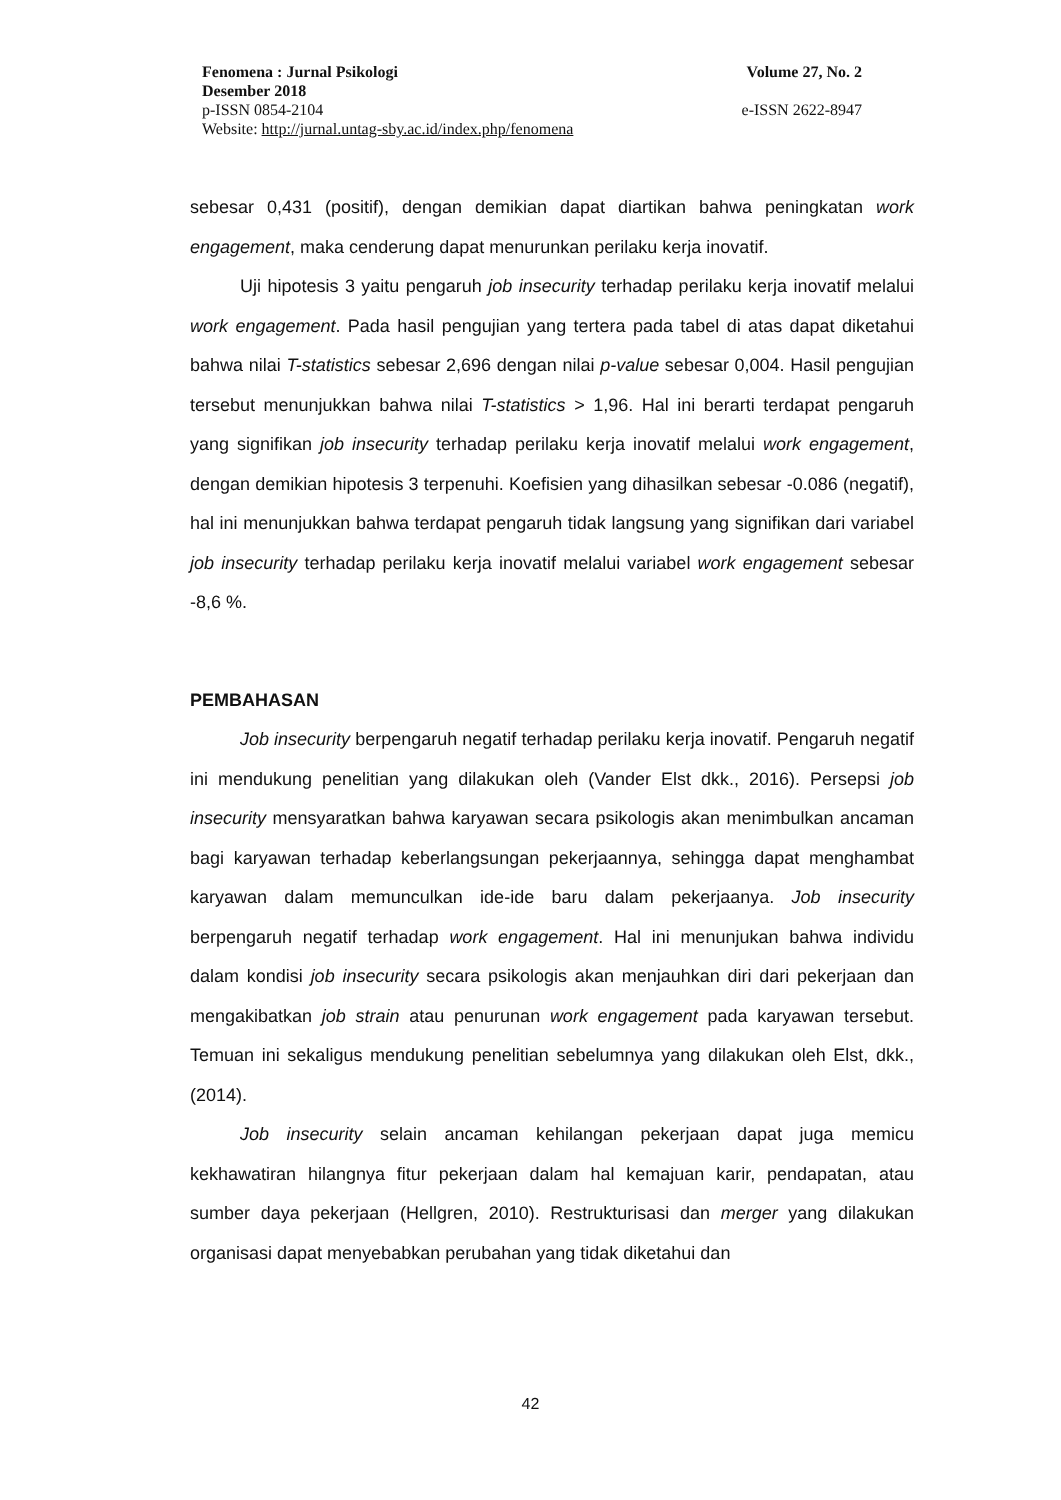Fenomena : Jurnal Psikologi Volume 27, No. 2
Desember 2018
p-ISSN 0854-2104 e-ISSN 2622-8947
Website: http://jurnal.untag-sby.ac.id/index.php/fenomena
sebesar 0,431 (positif), dengan demikian dapat diartikan bahwa peningkatan work engagement, maka cenderung dapat menurunkan perilaku kerja inovatif.
Uji hipotesis 3 yaitu pengaruh job insecurity terhadap perilaku kerja inovatif melalui work engagement. Pada hasil pengujian yang tertera pada tabel di atas dapat diketahui bahwa nilai T-statistics sebesar 2,696 dengan nilai p-value sebesar 0,004. Hasil pengujian tersebut menunjukkan bahwa nilai T-statistics > 1,96. Hal ini berarti terdapat pengaruh yang signifikan job insecurity terhadap perilaku kerja inovatif melalui work engagement, dengan demikian hipotesis 3 terpenuhi. Koefisien yang dihasilkan sebesar -0.086 (negatif), hal ini menunjukkan bahwa terdapat pengaruh tidak langsung yang signifikan dari variabel job insecurity terhadap perilaku kerja inovatif melalui variabel work engagement sebesar -8,6 %.
PEMBAHASAN
Job insecurity berpengaruh negatif terhadap perilaku kerja inovatif. Pengaruh negatif ini mendukung penelitian yang dilakukan oleh (Vander Elst dkk., 2016). Persepsi job insecurity mensyaratkan bahwa karyawan secara psikologis akan menimbulkan ancaman bagi karyawan terhadap keberlangsungan pekerjaannya, sehingga dapat menghambat karyawan dalam memunculkan ide-ide baru dalam pekerjaanya. Job insecurity berpengaruh negatif terhadap work engagement. Hal ini menunjukan bahwa individu dalam kondisi job insecurity secara psikologis akan menjauhkan diri dari pekerjaan dan mengakibatkan job strain atau penurunan work engagement pada karyawan tersebut. Temuan ini sekaligus mendukung penelitian sebelumnya yang dilakukan oleh Elst, dkk., (2014).
Job insecurity selain ancaman kehilangan pekerjaan dapat juga memicu kekhawatiran hilangnya fitur pekerjaan dalam hal kemajuan karir, pendapatan, atau sumber daya pekerjaan (Hellgren, 2010). Restrukturisasi dan merger yang dilakukan organisasi dapat menyebabkan perubahan yang tidak diketahui dan
42